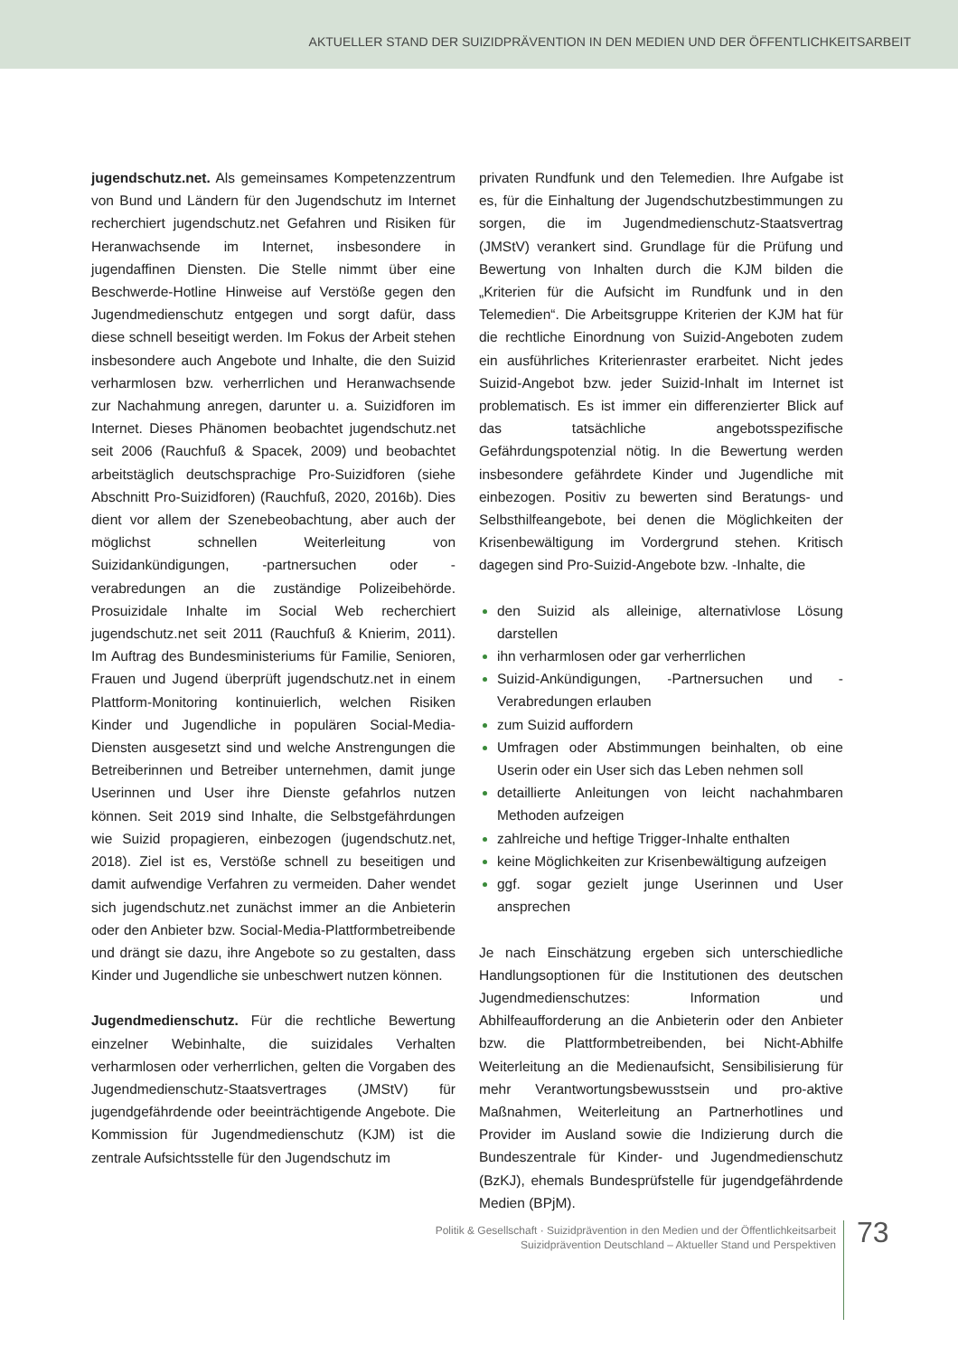AKTUELLER STAND DER SUIZIDPRÄVENTION IN DEN MEDIEN UND DER ÖFFENTLICHKEITSARBEIT
jugendschutz.net. Als gemeinsames Kompetenzzentrum von Bund und Ländern für den Jugendschutz im Internet recherchiert jugendschutz.net Gefahren und Risiken für Heranwachsende im Internet, insbesondere in jugendaffinen Diensten. Die Stelle nimmt über eine Beschwerde-Hotline Hinweise auf Verstöße gegen den Jugendmedienschutz entgegen und sorgt dafür, dass diese schnell beseitigt werden. Im Fokus der Arbeit stehen insbesondere auch Angebote und Inhalte, die den Suizid verharmlosen bzw. verherrlichen und Heranwachsende zur Nachahmung anregen, darunter u. a. Suizidforen im Internet. Dieses Phänomen beobachtet jugendschutz.net seit 2006 (Rauchfuß & Spacek, 2009) und beobachtet arbeitstäglich deutschsprachige Pro-Suizidforen (siehe Abschnitt Pro-Suizidforen) (Rauchfuß, 2020, 2016b). Dies dient vor allem der Szenebeobachtung, aber auch der möglichst schnellen Weiterleitung von Suizidankündigungen, -partnersuchen oder -verabredungen an die zuständige Polizeibehörde. Prosuizidale Inhalte im Social Web recherchiert jugendschutz.net seit 2011 (Rauchfuß & Knierim, 2011). Im Auftrag des Bundesministeriums für Familie, Senioren, Frauen und Jugend überprüft jugendschutz.net in einem Plattform-Monitoring kontinuierlich, welchen Risiken Kinder und Jugendliche in populären Social-Media-Diensten ausgesetzt sind und welche Anstrengungen die Betreiberinnen und Betreiber unternehmen, damit junge Userinnen und User ihre Dienste gefahrlos nutzen können. Seit 2019 sind Inhalte, die Selbstgefährdungen wie Suizid propagieren, einbezogen (jugendschutz.net, 2018). Ziel ist es, Verstöße schnell zu beseitigen und damit aufwendige Verfahren zu vermeiden. Daher wendet sich jugendschutz.net zunächst immer an die Anbieterin oder den Anbieter bzw. Social-Media-Plattformbetreibende und drängt sie dazu, ihre Angebote so zu gestalten, dass Kinder und Jugendliche sie unbeschwert nutzen können.
Jugendmedienschutz. Für die rechtliche Bewertung einzelner Webinhalte, die suizidales Verhalten verharmlosen oder verherrlichen, gelten die Vorgaben des Jugendmedienschutz-Staatsvertrages (JMStV) für jugendgefährdende oder beeinträchtigende Angebote. Die Kommission für Jugendmedienschutz (KJM) ist die zentrale Aufsichtsstelle für den Jugendschutz im
privaten Rundfunk und den Telemedien. Ihre Aufgabe ist es, für die Einhaltung der Jugendschutzbestimmungen zu sorgen, die im Jugendmedienschutz-Staatsvertrag (JMStV) verankert sind. Grundlage für die Prüfung und Bewertung von Inhalten durch die KJM bilden die „Kriterien für die Aufsicht im Rundfunk und in den Telemedien“. Die Arbeitsgruppe Kriterien der KJM hat für die rechtliche Einordnung von Suizid-Angeboten zudem ein ausführliches Kriterienraster erarbeitet. Nicht jedes Suizid-Angebot bzw. jeder Suizid-Inhalt im Internet ist problematisch. Es ist immer ein differenzierter Blick auf das tatsächliche angebotsspezifische Gefährdungspotenzial nötig. In die Bewertung werden insbesondere gefährdete Kinder und Jugendliche mit einbezogen. Positiv zu bewerten sind Beratungs- und Selbsthilfeangebote, bei denen die Möglichkeiten der Krisenbewältigung im Vordergrund stehen. Kritisch dagegen sind Pro-Suizid-Angebote bzw. -Inhalte, die
den Suizid als alleinige, alternativlose Lösung darstellen
ihn verharmlosen oder gar verherrlichen
Suizid-Ankündigungen, -Partnersuchen und -Verabredungen erlauben
zum Suizid auffordern
Umfragen oder Abstimmungen beinhalten, ob eine Userin oder ein User sich das Leben nehmen soll
detaillierte Anleitungen von leicht nachahmbaren Methoden aufzeigen
zahlreiche und heftige Trigger-Inhalte enthalten
keine Möglichkeiten zur Krisenbewältigung aufzeigen
ggf. sogar gezielt junge Userinnen und User ansprechen
Je nach Einschätzung ergeben sich unterschiedliche Handlungsoptionen für die Institutionen des deutschen Jugendmedienschutzes: Information und Abhilfeaufforderung an die Anbieterin oder den Anbieter bzw. die Plattformbetreibenden, bei Nicht-Abhilfe Weiterleitung an die Medienaufsicht, Sensibilisierung für mehr Verantwortungsbewusstsein und pro-aktive Maßnahmen, Weiterleitung an Partnerhotlines und Provider im Ausland sowie die Indizierung durch die Bundeszentrale für Kinder- und Jugendmedienschutz (BzKJ), ehemals Bundesprüfstelle für jugendgefährdende Medien (BPjM).
Politik & Gesellschaft · Suizidprävention in den Medien und der Öffentlichkeitsarbeit
Suizidprävention Deutschland – Aktueller Stand und Perspektiven
73